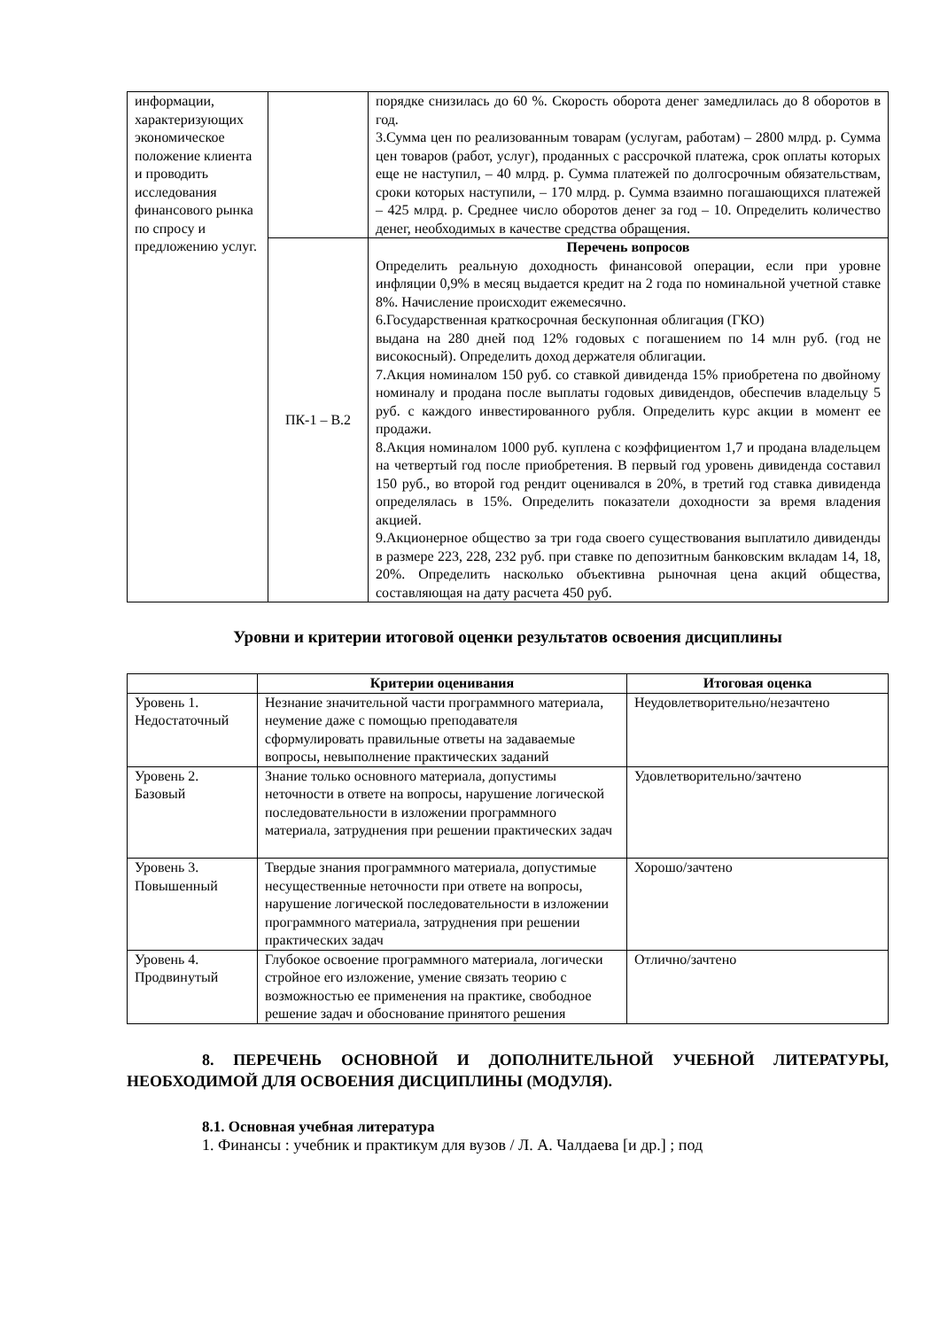| информации, характеризующих экономическое положение клиента и проводить исследования финансового рынка по спросу и предложению услуг. | | порядке снизилась до 60 %. Скорость оборота денег замедлилась до 8 оборотов в год. 3.Сумма цен по реализованным товарам (услугам, работам) – 2800 млрд. р. Сумма цен товаров (работ, услуг), проданных с рассрочкой платежа, срок оплаты которых еще не наступил, – 40 млрд. р. Сумма платежей по долгосрочным обязательствам, сроки которых наступили, – 170 млрд. р. Сумма взаимно погашающихся платежей – 425 млрд. р. Среднее число оборотов денег за год – 10. Определить количество денег, необходимых в качестве средства обращения. |
| | ПК-1 – В.2 | Перечень вопросов Определить реальную доходность финансовой операции, если при уровне инфляции 0,9% в месяц выдается кредит на 2 года по номинальной учетной ставке 8%. Начисление происходит ежемесячно. 6.Государственная краткосрочная бескупонная облигация (ГКО) выдана на 280 дней под 12% годовых с погашением по 14 млн руб. (год не високосный). Определить доход держателя облигации. 7.Акция номиналом 150 руб. со ставкой дивиденда 15% приобретена по двойному номиналу и продана после выплаты годовых дивидендов, обеспечив владельцу 5 руб. с каждого инвестированного рубля. Определить курс акции в момент ее продажи. 8.Акция номиналом 1000 руб. куплена с коэффициентом 1,7 и продана владельцем на четвертый год после приобретения. В первый год уровень дивиденда составил 150 руб., во второй год рендит оценивался в 20%, в третий год ставка дивиденда определялась в 15%. Определить показатели доходности за время владения акцией. 9.Акционерное общество за три года своего существования выплатило дивиденды в размере 223, 228, 232 руб. при ставке по депозитным банковским вкладам 14, 18, 20%. Определить насколько объективна рыночная цена акций общества, составляющая на дату расчета 450 руб. |
Уровни и критерии итоговой оценки результатов освоения дисциплины
| | Критерии оценивания | Итоговая оценка |
| --- | --- | --- |
| Уровень 1. Недостаточный | Незнание значительной части программного материала, неумение даже с помощью преподавателя сформулировать правильные ответы на задаваемые вопросы, невыполнение практических заданий | Неудовлетворительно/незачтено |
| Уровень 2. Базовый | Знание только основного материала, допустимы неточности в ответе на вопросы, нарушение логической последовательности в изложении программного материала, затруднения при решении практических задач | Удовлетворительно/зачтено |
| Уровень 3. Повышенный | Твердые знания программного материала, допустимые несущественные неточности при ответе на вопросы, нарушение логической последовательности в изложении программного материала, затруднения при решении практических задач | Хорошо/зачтено |
| Уровень 4. Продвинутый | Глубокое освоение программного материала, логически стройное его изложение, умение связать теорию с возможностью ее применения на практике, свободное решение задач и обоснование принятого решения | Отлично/зачтено |
8. ПЕРЕЧЕНЬ ОСНОВНОЙ И ДОПОЛНИТЕЛЬНОЙ УЧЕБНОЙ ЛИТЕРАТУРЫ, НЕОБХОДИМОЙ ДЛЯ ОСВОЕНИЯ ДИСЦИПЛИНЫ (МОДУЛЯ).
8.1. Основная учебная литература
1. Финансы : учебник и практикум для вузов / Л. А. Чалдаева [и др.] ; под